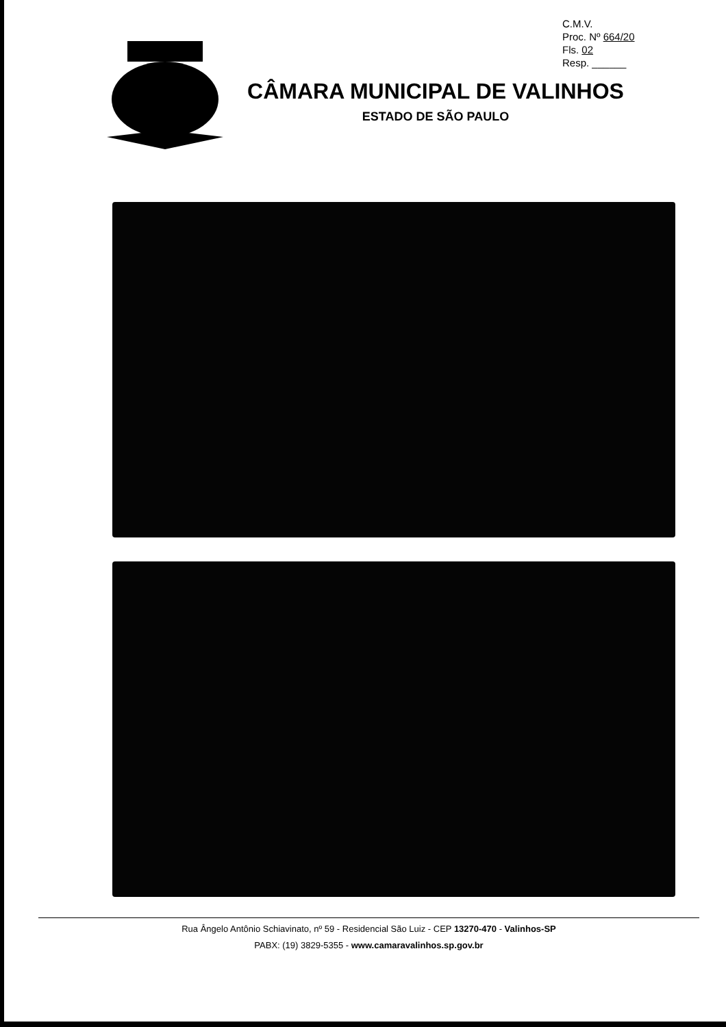C.M.V.
Proc. Nº 664/20
Fls. 02
Resp. ______
CÂMARA MUNICIPAL DE VALINHOS
ESTADO DE SÃO PAULO
Rua Ângelo Antônio Schiavinato, nº 59 - Residencial São Luiz - CEP 13270-470 - Valinhos-SP
PABX: (19) 3829-5355 - www.camaravalinhos.sp.gov.br